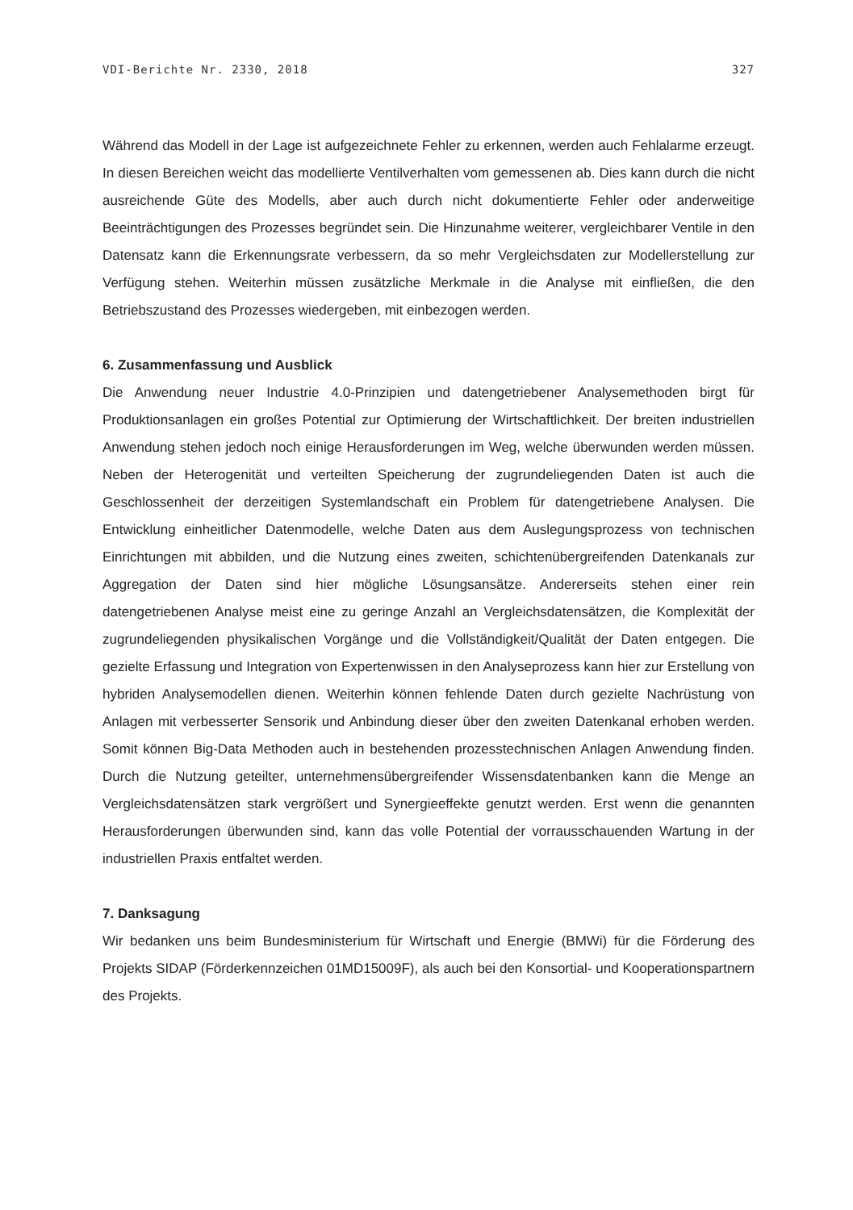VDI-Berichte Nr. 2330, 2018 327
Während das Modell in der Lage ist aufgezeichnete Fehler zu erkennen, werden auch Fehlalarme erzeugt. In diesen Bereichen weicht das modellierte Ventilverhalten vom gemessenen ab. Dies kann durch die nicht ausreichende Güte des Modells, aber auch durch nicht dokumentierte Fehler oder anderweitige Beeinträchtigungen des Prozesses begründet sein. Die Hinzunahme weiterer, vergleichbarer Ventile in den Datensatz kann die Erkennungsrate verbessern, da so mehr Vergleichsdaten zur Modellerstellung zur Verfügung stehen. Weiterhin müssen zusätzliche Merkmale in die Analyse mit einfließen, die den Betriebszustand des Prozesses wiedergeben, mit einbezogen werden.
6. Zusammenfassung und Ausblick
Die Anwendung neuer Industrie 4.0-Prinzipien und datengetriebener Analysemethoden birgt für Produktionsanlagen ein großes Potential zur Optimierung der Wirtschaftlichkeit. Der breiten industriellen Anwendung stehen jedoch noch einige Herausforderungen im Weg, welche überwunden werden müssen. Neben der Heterogenität und verteilten Speicherung der zugrundeliegenden Daten ist auch die Geschlossenheit der derzeitigen Systemlandschaft ein Problem für datengetriebene Analysen. Die Entwicklung einheitlicher Datenmodelle, welche Daten aus dem Auslegungsprozess von technischen Einrichtungen mit abbilden, und die Nutzung eines zweiten, schichtenübergreifenden Datenkanals zur Aggregation der Daten sind hier mögliche Lösungsansätze. Andererseits stehen einer rein datengetriebenen Analyse meist eine zu geringe Anzahl an Vergleichsdatensätzen, die Komplexität der zugrundeliegenden physikalischen Vorgänge und die Vollständigkeit/Qualität der Daten entgegen. Die gezielte Erfassung und Integration von Expertenwissen in den Analyseprozess kann hier zur Erstellung von hybriden Analysemodellen dienen. Weiterhin können fehlende Daten durch gezielte Nachrüstung von Anlagen mit verbesserter Sensorik und Anbindung dieser über den zweiten Datenkanal erhoben werden. Somit können Big-Data Methoden auch in bestehenden prozesstechnischen Anlagen Anwendung finden. Durch die Nutzung geteilter, unternehmensübergreifender Wissensdatenbanken kann die Menge an Vergleichsdatensätzen stark vergrößert und Synergieeffekte genutzt werden. Erst wenn die genannten Herausforderungen überwunden sind, kann das volle Potential der vorrausschauenden Wartung in der industriellen Praxis entfaltet werden.
7. Danksagung
Wir bedanken uns beim Bundesministerium für Wirtschaft und Energie (BMWi) für die Förderung des Projekts SIDAP (Förderkennzeichen 01MD15009F), als auch bei den Konsortial- und Kooperationspartnern des Projekts.